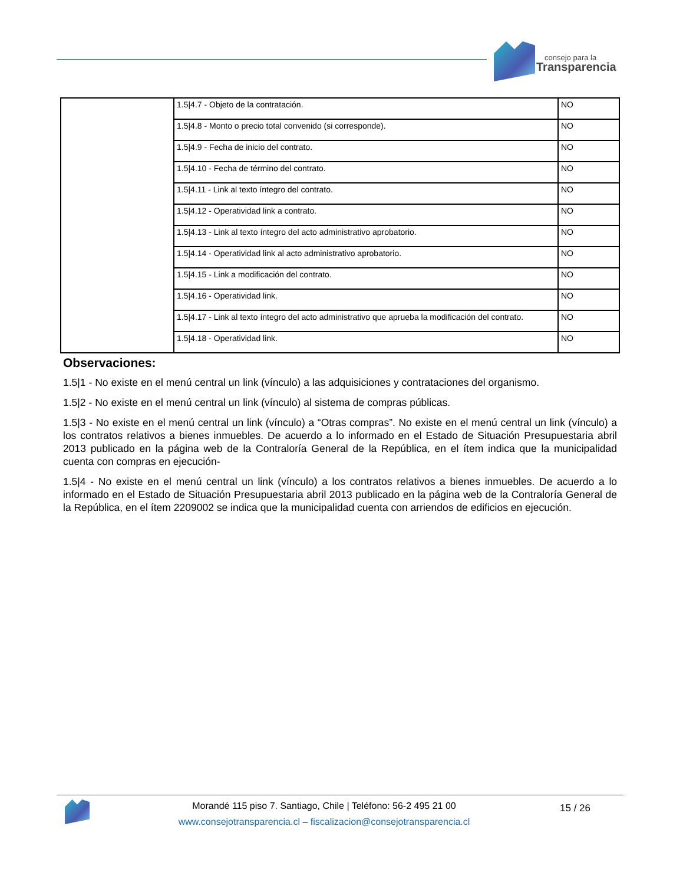consejo para la
Transparencia
| | 1.5/4.7 - Objeto de la contratación. | NO |
| | 1.5/4.8 - Monto o precio total convenido (si corresponde). | NO |
| | 1.5/4.9 - Fecha de inicio del contrato. | NO |
| | 1.5/4.10 - Fecha de término del contrato. | NO |
| | 1.5/4.11 - Link al texto íntegro del contrato. | NO |
| | 1.5/4.12 - Operatividad link a contrato. | NO |
| | 1.5/4.13 - Link al texto íntegro del acto administrativo aprobatorio. | NO |
| | 1.5/4.14 - Operatividad link al acto administrativo aprobatorio. | NO |
| | 1.5/4.15 - Link a modificación del contrato. | NO |
| | 1.5/4.16 - Operatividad link. | NO |
| | 1.5/4.17 - Link al texto íntegro del acto administrativo que aprueba la modificación del contrato. | NO |
| | 1.5/4.18 - Operatividad link. | NO |
Observaciones:
1.5|1 - No existe en el menú central un link (vínculo) a las adquisiciones y contrataciones del organismo.
1.5|2 - No existe en el menú central un link (vínculo) al sistema de compras públicas.
1.5|3 - No existe en el menú central un link (vínculo) a “Otras compras”. No existe en el menú central un link (vínculo) a los contratos relativos a bienes inmuebles. De acuerdo a lo informado en el Estado de Situación Presupuestaria abril 2013 publicado en la página web de la Contraloría General de la República, en el ítem indica que la municipalidad cuenta con compras en ejecución-
1.5|4 - No existe en el menú central un link (vínculo) a los contratos relativos a bienes inmuebles. De acuerdo a lo informado en el Estado de Situación Presupuestaria abril 2013 publicado en la página web de la Contraloría General de la República, en el ítem 2209002 se indica que la municipalidad cuenta con arriendos de edificios en ejecución.
Morandé 115 piso 7. Santiago, Chile | Teléfono: 56-2 495 21 00
www.consejotransparencia.cl – fiscalizacion@consejotransparencia.cl
15 / 26